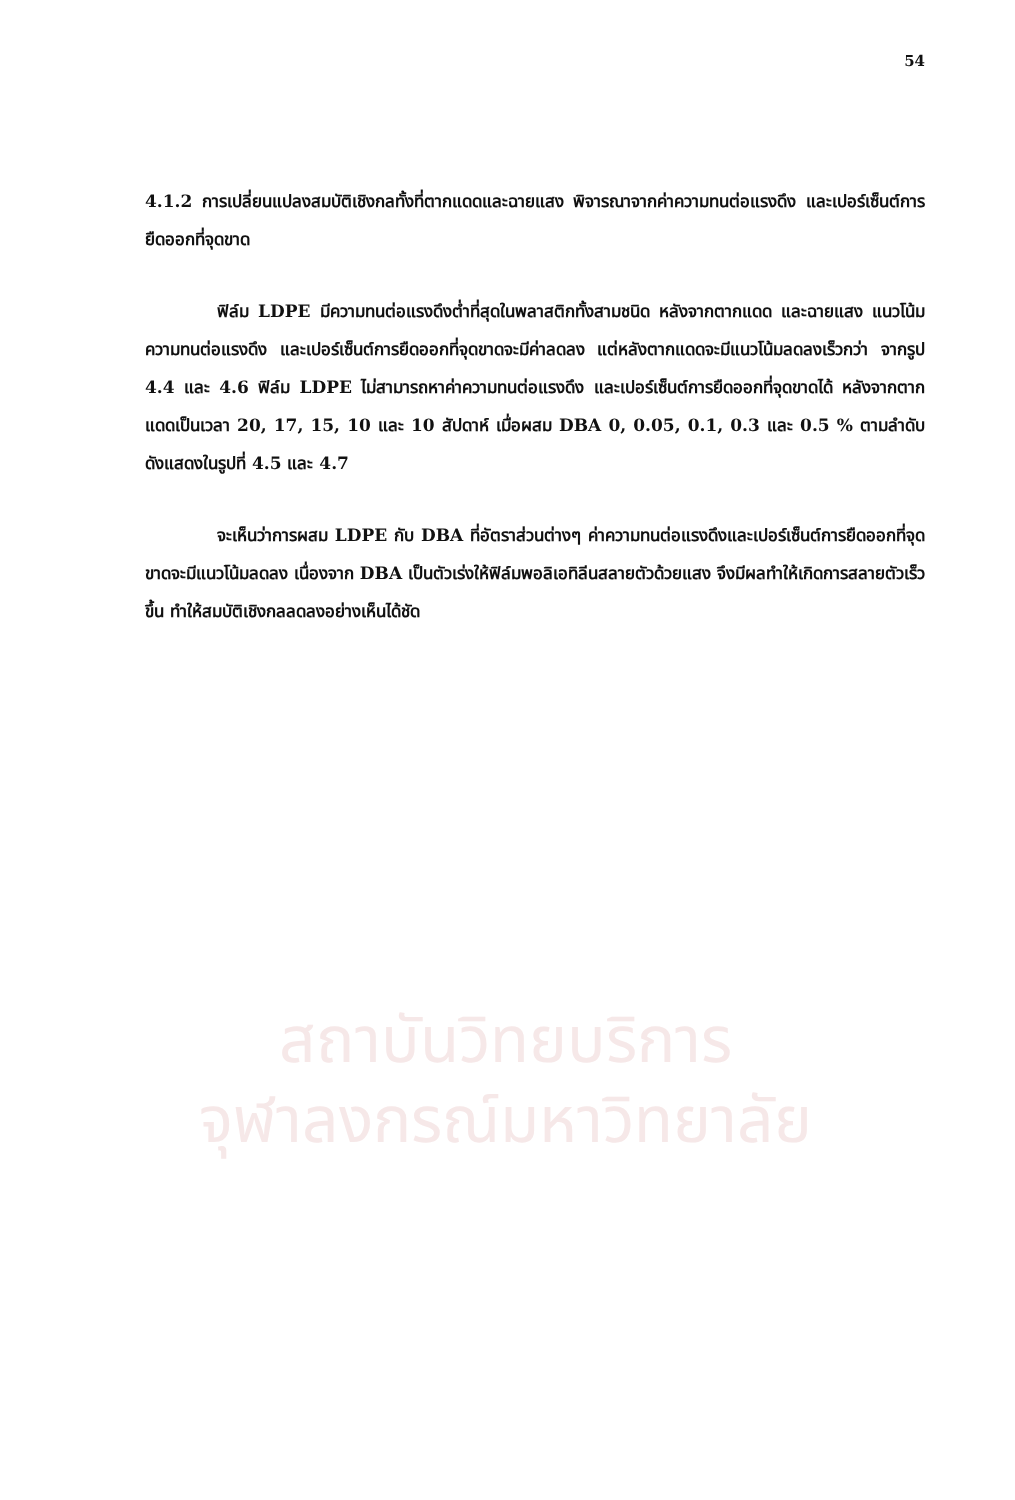54
สถาบันวิทยบริการ
จุฬาลงกรณ์มหาวิทยาลัย
4.1.2 การเปลี่ยนแปลงสมบัติเชิงกลทั้งที่ตากแดดและฉายแสง พิจารณาจากค่าความทนต่อแรงดึง และเปอร์เซ็นต์การยืดออกที่จุดขาด
ฟิล์ม LDPE มีความทนต่อแรงดึงต่ำที่สุดในพลาสติกทั้งสามชนิด หลังจากตากแดด และฉายแสง แนวโน้มความทนต่อแรงดึง และเปอร์เซ็นต์การยืดออกที่จุดขาดจะมีค่าลดลง แต่หลังตากแดดจะมีแนวโน้มลดลงเร็วกว่า จากรูป 4.4 และ 4.6 ฟิล์ม LDPE ไม่สามารถหาค่าความทนต่อแรงดึง และเปอร์เซ็นต์การยืดออกที่จุดขาดได้ หลังจากตากแดดเป็นเวลา 20, 17, 15, 10 และ 10 สัปดาห์ เมื่อผสม DBA 0, 0.05, 0.1, 0.3 และ 0.5 % ตามลำดับ ดังแสดงในรูปที่ 4.5 และ 4.7
จะเห็นว่าการผสม LDPE กับ DBA ที่อัตราส่วนต่างๆ ค่าความทนต่อแรงดึงและเปอร์เซ็นต์การยืดออกที่จุดขาดจะมีแนวโน้มลดลง เนื่องจาก DBA เป็นตัวเร่งให้ฟิล์มพอลิเอทิลีนสลายตัวด้วยแสง จึงมีผลทำให้เกิดการสลายตัวเร็วขึ้น ทำให้สมบัติเชิงกลลดลงอย่างเห็นได้ชัด